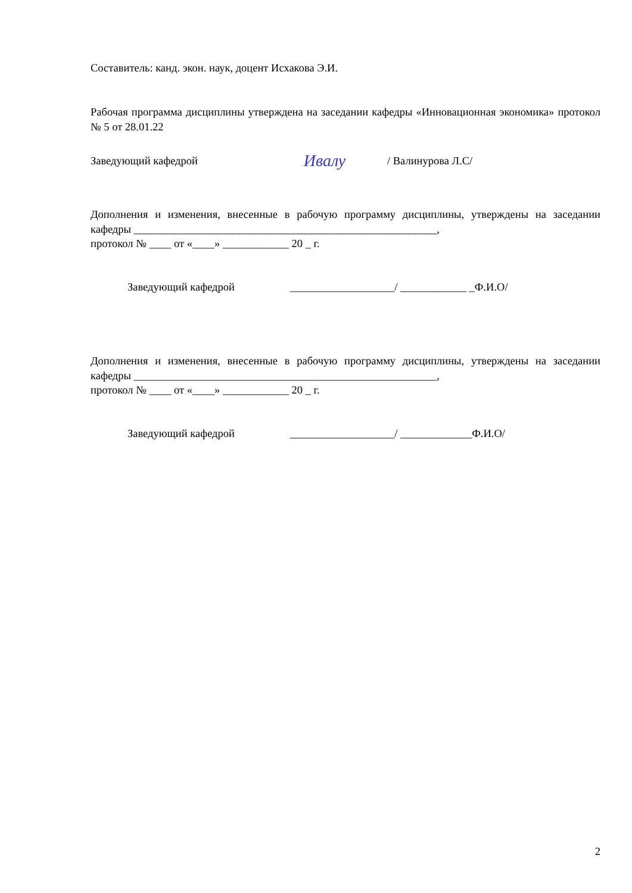Составитель: канд. экон. наук, доцент Исхакова Э.И.
Рабочая программа дисциплины утверждена на заседании кафедры «Инновационная экономика» протокол № 5 от 28.01.22
Заведующий кафедрой Ивалу / Валинурова Л.С/
Дополнения и изменения, внесенные в рабочую программу дисциплины, утверждены на заседании кафедры _______________________________________________________,
протокол № ____ от «____» ____________ 20 _ г.
Заведующий кафедрой ___________________/ ____________ _Ф.И.О/
Дополнения и изменения, внесенные в рабочую программу дисциплины, утверждены на заседании кафедры _______________________________________________________,
протокол № ____ от «____» ____________ 20 _ г.
Заведующий кафедрой ___________________/ _____________Ф.И.О/
2